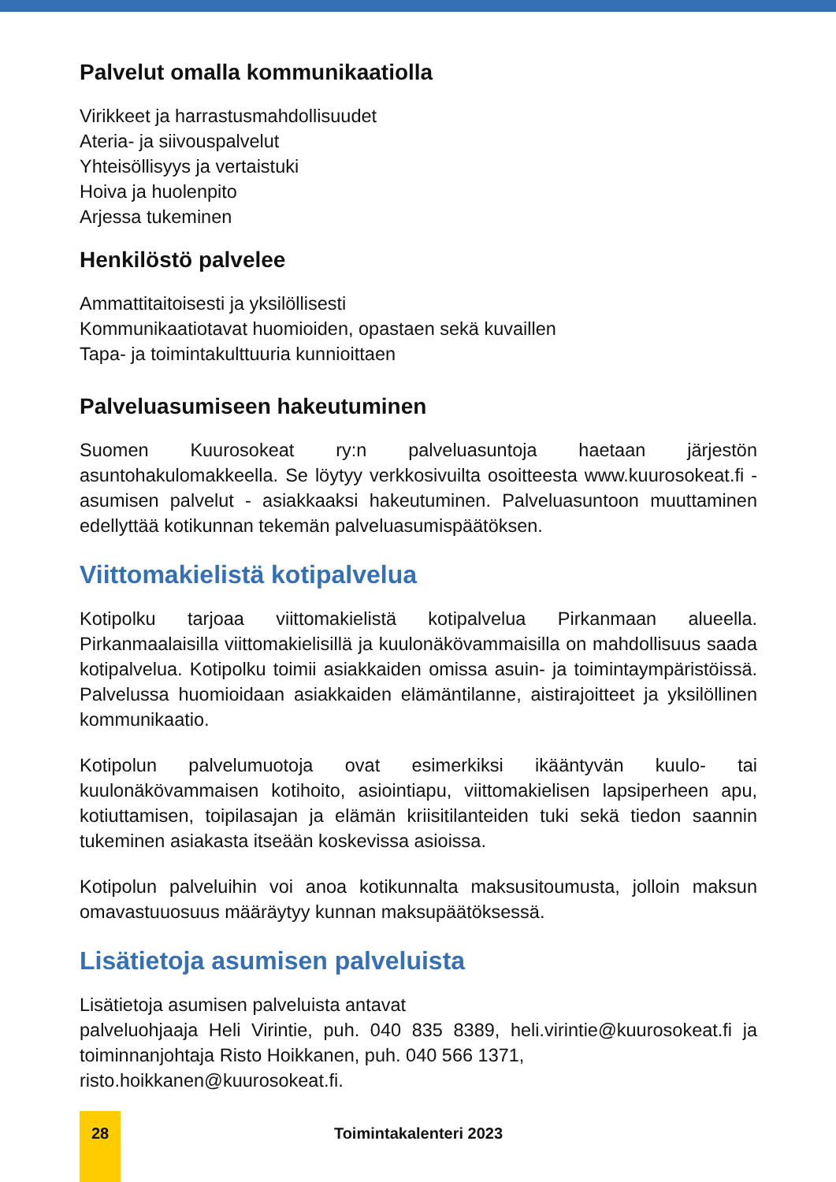Palvelut omalla kommunikaatiolla
Virikkeet ja harrastusmahdollisuudet
Ateria- ja siivouspalvelut
Yhteisöllisyys ja vertaistuki
Hoiva ja huolenpito
Arjessa tukeminen
Henkilöstö palvelee
Ammattitaitoisesti ja yksilöllisesti
Kommunikaatiotavat huomioiden, opastaen sekä kuvaillen
Tapa- ja toimintakulttuuria kunnioittaen
Palveluasumiseen hakeutuminen
Suomen Kuurosokeat ry:n palveluasuntoja haetaan järjestön asuntohakulomakkeella. Se löytyy verkkosivuilta osoitteesta www.kuurosokeat.fi - asumisen palvelut - asiakkaaksi hakeutuminen. Palveluasuntoon muuttaminen edellyttää kotikunnan tekemän palveluasumispäätöksen.
Viittomakielistä kotipalvelua
Kotipolku tarjoaa viittomakielistä kotipalvelua Pirkanmaan alueella. Pirkanmaalaisilla viittomakielisillä ja kuulonäkövammaisilla on mahdollisuus saada kotipalvelua. Kotipolku toimii asiakkaiden omissa asuin- ja toimintaympäristöissä. Palvelussa huomioidaan asiakkaiden elämäntilanne, aistirajoitteet ja yksilöllinen kommunikaatio.
Kotipolun palvelumuotoja ovat esimerkiksi ikääntyvän kuulo- tai kuulonäkövammaisen kotihoito, asiointiapu, viittomakielisen lapsiperheen apu, kotiuttamisen, toipilasajan ja elämän kriisitilanteiden tuki sekä tiedon saannin tukeminen asiakasta itseään koskevissa asioissa.
Kotipolun palveluihin voi anoa kotikunnalta maksusitoumusta, jolloin maksun omavastuuosuus määräytyy kunnan maksupäätöksessä.
Lisätietoja asumisen palveluista
Lisätietoja asumisen palveluista antavat
palveluohjaaja Heli Virintie, puh. 040 835 8389, heli.virintie@kuurosokeat.fi ja toiminnanjohtaja Risto Hoikkanen, puh. 040 566 1371,
risto.hoikkanen@kuurosokeat.fi.
28
Toimintakalenteri 2023